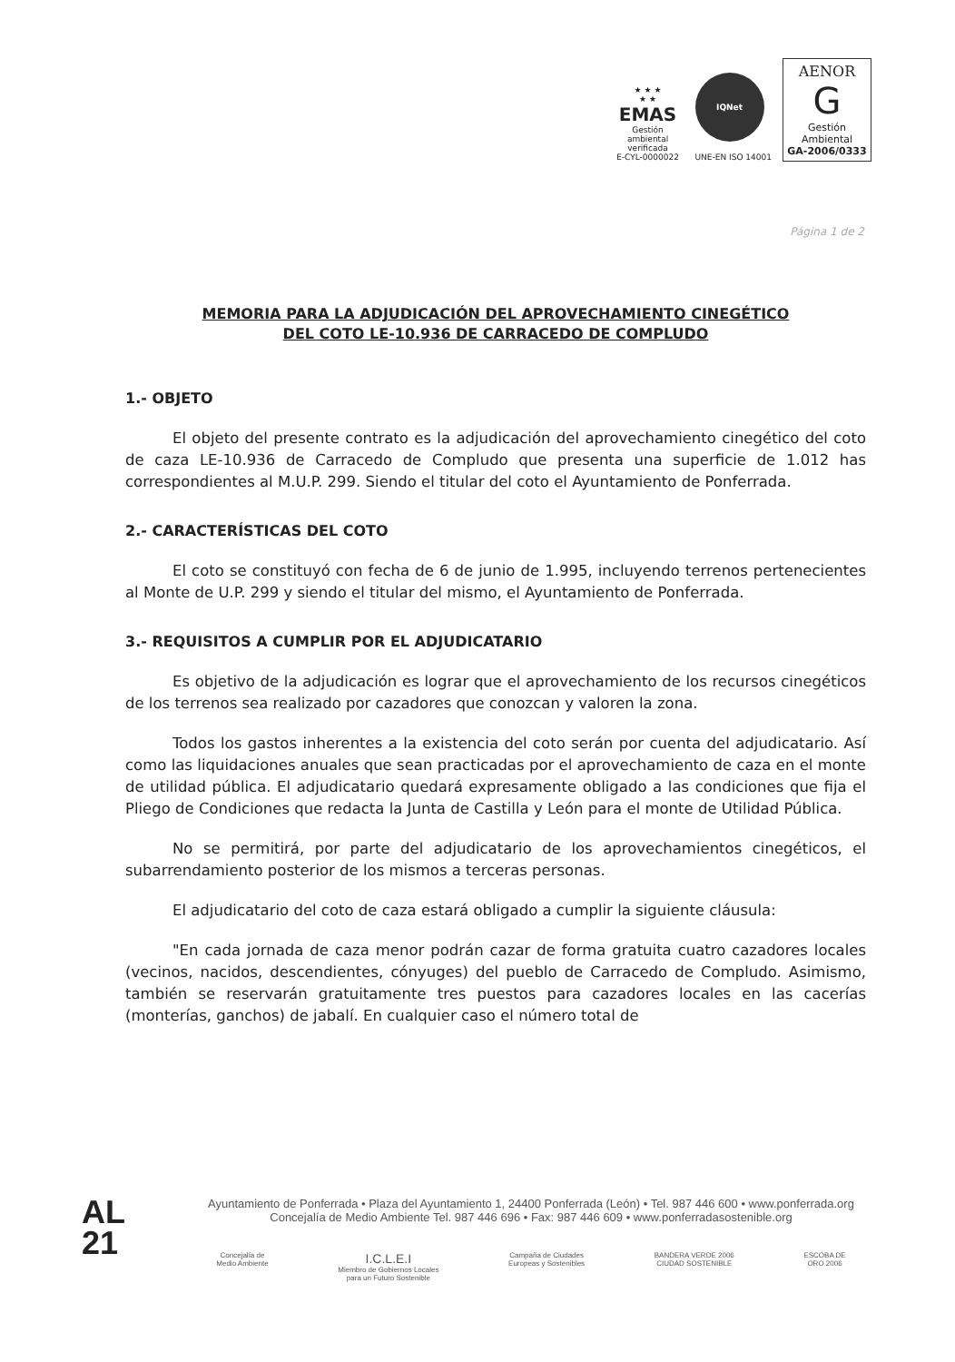★ ★ ★
★ ★
EMAS
Gestión ambiental verificada
E-CYL-0000022
IQNet
UNE-EN ISO 14001
AENOR
G
Gestión Ambiental
GA-2006/0333
Página 1 de 2
MEMORIA PARA LA ADJUDICACIÓN DEL APROVECHAMIENTO CINEGÉTICO
DEL COTO LE-10.936 DE CARRACEDO DE COMPLUDO
1.- OBJETO
El objeto del presente contrato es la adjudicación del aprovechamiento cinegético del coto de caza LE-10.936 de Carracedo de Compludo que presenta una superficie de 1.012 has correspondientes al M.U.P. 299. Siendo el titular del coto el Ayuntamiento de Ponferrada.
2.- CARACTERÍSTICAS DEL COTO
El coto se constituyó con fecha de 6 de junio de 1.995, incluyendo terrenos pertenecientes al Monte de U.P. 299 y siendo el titular del mismo, el Ayuntamiento de Ponferrada.
3.- REQUISITOS A CUMPLIR POR EL ADJUDICATARIO
Es objetivo de la adjudicación es lograr que el aprovechamiento de los recursos cinegéticos de los terrenos sea realizado por cazadores que conozcan y valoren la zona.
Todos los gastos inherentes a la existencia del coto serán por cuenta del adjudicatario. Así como las liquidaciones anuales que sean practicadas por el aprovechamiento de caza en el monte de utilidad pública. El adjudicatario quedará expresamente obligado a las condiciones que fija el Pliego de Condiciones que redacta la Junta de Castilla y León para el monte de Utilidad Pública.
No se permitirá, por parte del adjudicatario de los aprovechamientos cinegéticos, el subarrendamiento posterior de los mismos a terceras personas.
El adjudicatario del coto de caza estará obligado a cumplir la siguiente cláusula:
"En cada jornada de caza menor podrán cazar de forma gratuita cuatro cazadores locales (vecinos, nacidos, descendientes, cónyuges) del pueblo de Carracedo de Compludo. Asimismo, también se reservarán gratuitamente tres puestos para cazadores locales en las cacerías (monterías, ganchos) de jabalí. En cualquier caso el número total de
AL
21
Ayuntamiento de Ponferrada • Plaza del Ayuntamiento 1, 24400 Ponferrada (León) • Tel. 987 446 600 • www.ponferrada.org
Concejalía de Medio Ambiente Tel. 987 446 696 • Fax: 987 446 609 • www.ponferradasostenible.org
Concejalía de
Medio Ambiente
I.C.L.E.I
Miembro de Gobiernos Locales
para un Futuro Sostenible
Campaña de Ciudades
Europeas y Sostenibles
BANDERA VERDE 2006
CIUDAD SOSTENIBLE
ESCOBA DE
ORO 2006